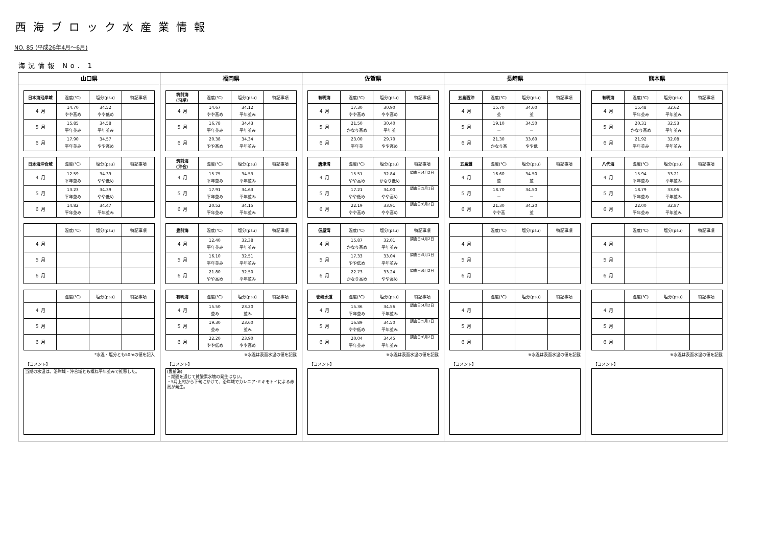西海ブロック水産業情報
NO. 85 (平成26年4月～6月)
海況情報 No. 1
| 山口県 | 福岡県 | 佐賀県 | 長崎県 | 熊本県 |
| --- | --- | --- | --- | --- |
| / 日本海沿岸域 / 温度(℃) / 塩分(psu) / 特記事項 / / --- / --- / --- / --- / / ４ 月 / 14.70 やや高め / 34.52 やや低め / / / ５ 月 / 15.85 平年並み / 34.58 平年並み / / / ６ 月 / 17.90 平年並み / 34.57 やや高め / / / 日本海沖合域 / 温度(℃) / 塩分(psu) / 特記事項 / / --- / --- / --- / --- / / ４ 月 / 12.59 平年並み / 34.39 やや低め / / / ５ 月 / 13.23 平年並み / 34.39 やや低め / / / ６ 月 / 14.82 平年並み / 34.47 平年並み / / / / 温度(℃) / 塩分(psu) / 特記事項 / / --- / --- / --- / --- / / ４ 月 / / / / / ５ 月 / / / / / ６ 月 / / / / / / 温度(℃) / 塩分(psu) / 特記事項 / / --- / --- / --- / --- / / ４ 月 / / / / / ５ 月 / / / / / ６ 月 / / / / *水温・塩分とも50mの値を記入 【コメント】 当期の水温は、沿岸域・沖合域とも概ね平年並みで推移した。 | / 筑前海 (沿岸) / 温度(℃) / 塩分(psu) / 特記事項 / / --- / --- / --- / --- / / ４ 月 / 14.67 やや高め / 34.12 平年並み / / / ５ 月 / 16.78 平年並み / 34.43 平年並み / / / ６ 月 / 20.38 やや高め / 34.34 平年並み / / / 筑前海 (沖合) / 温度(℃) / 塩分(psu) / 特記事項 / / --- / --- / --- / --- / / ４ 月 / 15.75 平年並み / 34.53 平年並み / / / ５ 月 / 17.91 平年並み / 34.63 平年並み / / / ６ 月 / 20.52 平年並み / 34.15 平年並み / / / 豊前海 / 温度(℃) / 塩分(psu) / 特記事項 / / --- / --- / --- / --- / / ４ 月 / 12.40 平年並み / 32.38 平年並み / / / ５ 月 / 16.10 平年並み / 32.51 平年並み / / / ６ 月 / 21.80 やや高め / 32.50 平年並み / / / 有明海 / 温度(℃) / 塩分(psu) / 特記事項 / / --- / --- / --- / --- / / ４ 月 / 15.50 並み / 23.20 並み / / / ５ 月 / 19.30 並み / 23.60 並み / / / ６ 月 / 22.20 やや低め / 23.90 やや高め / / ※水温は表面水温の値を記載 【コメント】 (豊前海) ・期間を通じて貧酸素水塊の発生はない。 ・5月上旬から下旬にかけて、沿岸域でカレニア･ミキモトイによる赤潮が発生。 | / 有明海 / 温度(℃) / 塩分(psu) / 特記事項 / / --- / --- / --- / --- / / ４ 月 / 17.30 やや高め / 30.90 やや高め / / / ５ 月 / 21.50 かなり高め / 30.40 平年並 / / / ６ 月 / 23.00 平年並 / 29.70 やや高め / / / 唐津湾 / 温度(℃) / 塩分(psu) / 特記事項 / / --- / --- / --- / --- / / ４ 月 / 15.51 やや高め / 32.84 かなり低め / 調査日:4月2日 / / ５ 月 / 17.21 やや低め / 34.00 やや高め / 調査日:5月1日 / / ６ 月 / 22.19 やや高め / 33.91 やや高め / 調査日:6月2日 / / 仮屋湾 / 温度(℃) / 塩分(psu) / 特記事項 / / --- / --- / --- / --- / / ４ 月 / 15.87 かなり高め / 32.01 平年並み / 調査日:4月2日 / / ５ 月 / 17.33 やや低め / 33.04 平年並み / 調査日:5月1日 / / ６ 月 / 22.73 かなり高め / 33.24 やや高め / 調査日:6月2日 / / 壱岐水道 / 温度(℃) / 塩分(psu) / 特記事項 / / --- / --- / --- / --- / / ４ 月 / 15.36 平年並み / 34.56 平年並み / 調査日:4月2日 / / ５ 月 / 16.89 やや低め / 34.50 平年並み / 調査日:5月1日 / / ６ 月 / 20.04 平年並み / 34.45 平年並み / 調査日:6月2日 / ※水温は表面水温の値を記載 【コメント】 | / 五島西沖 / 温度(℃) / 塩分(psu) / 特記事項 / / --- / --- / --- / --- / / ４ 月 / 15.70 並 / 34.60 並 / / / ５ 月 / 19.10 － / 34.50 － / / / ６ 月 / 21.30 かなり高 / 33.60 やや低 / / / 五島灘 / 温度(℃) / 塩分(psu) / 特記事項 / / --- / --- / --- / --- / / ４ 月 / 16.60 並 / 34.50 並 / / / ５ 月 / 18.70 － / 34.50 － / / / ６ 月 / 21.30 やや高 / 34.20 並 / / / / 温度(℃) / 塩分(psu) / 特記事項 / / --- / --- / --- / --- / / ４ 月 / / / / / ５ 月 / / / / / ６ 月 / / / / / / 温度(℃) / 塩分(psu) / 特記事項 / / --- / --- / --- / --- / / ４ 月 / / / / / ５ 月 / / / / / ６ 月 / / / / ※水温は表面水温の値を記載 【コメント】 | / 有明海 / 温度(℃) / 塩分(psu) / 特記事項 / / --- / --- / --- / --- / / ４ 月 / 15.48 平年並み / 32.62 平年並み / / / ５ 月 / 20.31 かなり高め / 32.53 平年並み / / / ６ 月 / 21.92 平年並み / 32.08 平年並み / / / 八代海 / 温度(℃) / 塩分(psu) / 特記事項 / / --- / --- / --- / --- / / ４ 月 / 15.94 平年並み / 33.21 平年並み / / / ５ 月 / 18.79 平年並み / 33.06 平年並み / / / ６ 月 / 22.00 平年並み / 32.87 平年並み / / / / 温度(℃) / 塩分(psu) / 特記事項 / / --- / --- / --- / --- / / ４ 月 / / / / / ５ 月 / / / / / ６ 月 / / / / / / 温度(℃) / 塩分(psu) / 特記事項 / / --- / --- / --- / --- / / ４ 月 / / / / / ５ 月 / / / / / ６ 月 / / / / ※水温は表面水温の値を記載 【コメント】 |